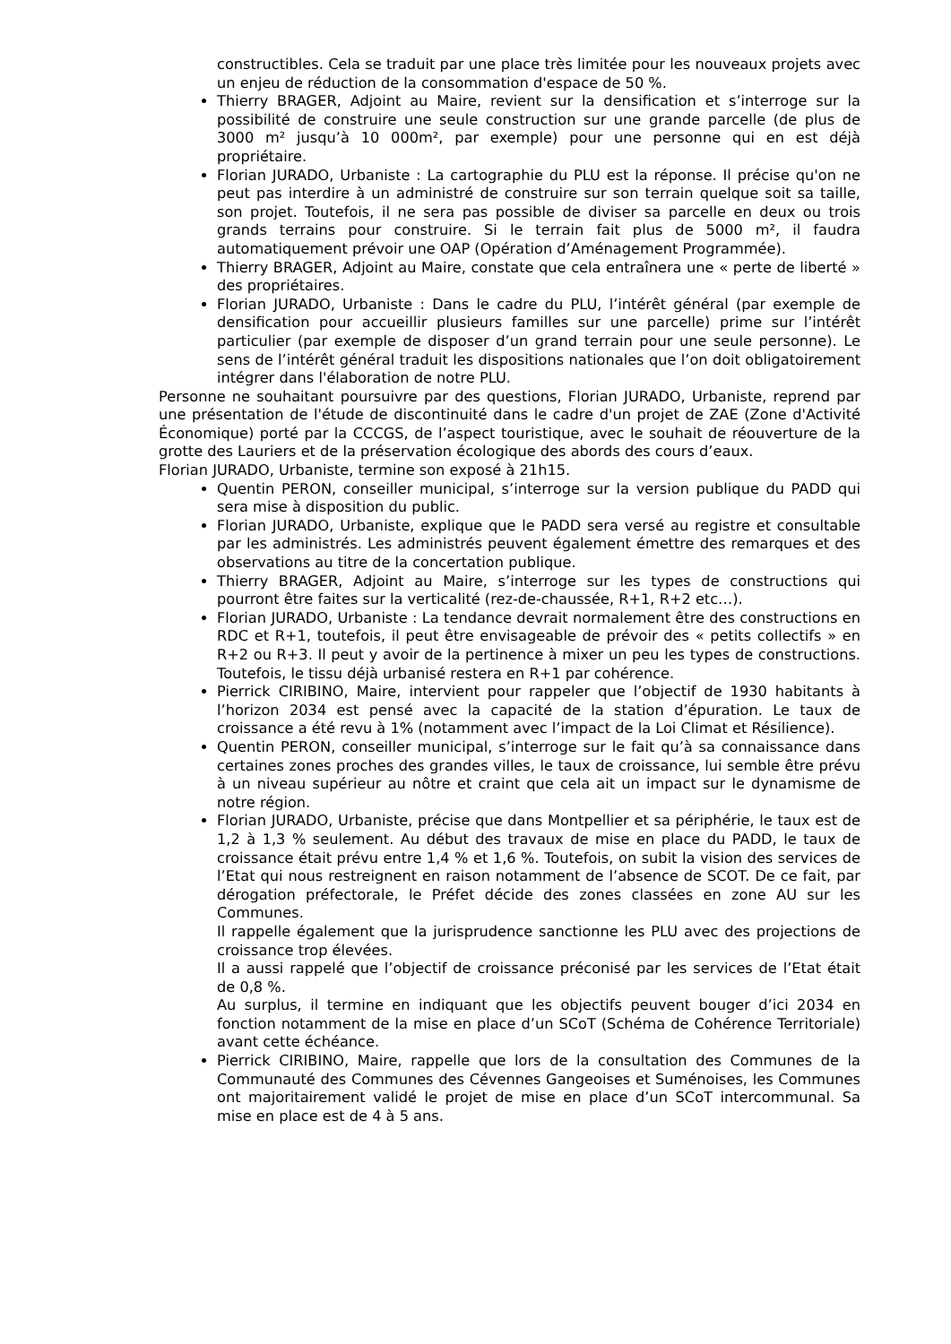constructibles. Cela se traduit par une place très limitée pour les nouveaux projets avec un enjeu de réduction de la consommation d'espace de 50 %.
Thierry BRAGER, Adjoint au Maire, revient sur la densification et s’interroge sur la possibilité de construire une seule construction sur une grande parcelle (de plus de 3000 m² jusqu’à 10 000m², par exemple) pour une personne qui en est déjà propriétaire.
Florian JURADO, Urbaniste : La cartographie du PLU est la réponse. Il précise qu'on ne peut pas interdire à un administré de construire sur son terrain quelque soit sa taille, son projet. Toutefois, il ne sera pas possible de diviser sa parcelle en deux ou trois grands terrains pour construire. Si le terrain fait plus de 5000 m², il faudra automatiquement prévoir une OAP (Opération d’Aménagement Programmée).
Thierry BRAGER, Adjoint au Maire, constate que cela entraînera une « perte de liberté » des propriétaires.
Florian JURADO, Urbaniste : Dans le cadre du PLU, l’intérêt général (par exemple de densification pour accueillir plusieurs familles sur une parcelle) prime sur l’intérêt particulier (par exemple de disposer d’un grand terrain pour une seule personne). Le sens de l’intérêt général traduit les dispositions nationales que l’on doit obligatoirement intégrer dans l'élaboration de notre PLU.
Personne ne souhaitant poursuivre par des questions, Florian JURADO, Urbaniste, reprend par une présentation de l'étude de discontinuité dans le cadre d'un projet de ZAE (Zone d'Activité Économique) porté par la CCCGS, de l’aspect touristique, avec le souhait de réouverture de la grotte des Lauriers et de la préservation écologique des abords des cours d’eaux.
Florian JURADO, Urbaniste, termine son exposé à 21h15.
Quentin PERON, conseiller municipal, s’interroge sur la version publique du PADD qui sera mise à disposition du public.
Florian JURADO, Urbaniste, explique que le PADD sera versé au registre et consultable par les administrés. Les administrés peuvent également émettre des remarques et des observations au titre de la concertation publique.
Thierry BRAGER, Adjoint au Maire, s’interroge sur les types de constructions qui pourront être faites sur la verticalité (rez-de-chaussée, R+1, R+2 etc…).
Florian JURADO, Urbaniste : La tendance devrait normalement être des constructions en RDC et R+1, toutefois, il peut être envisageable de prévoir des « petits collectifs » en R+2 ou R+3. Il peut y avoir de la pertinence à mixer un peu les types de constructions. Toutefois, le tissu déjà urbanisé restera en R+1 par cohérence.
Pierrick CIRIBINO, Maire, intervient pour rappeler que l’objectif de 1930 habitants à l’horizon 2034 est pensé avec la capacité de la station d’épuration. Le taux de croissance a été revu à 1% (notamment avec l’impact de la Loi Climat et Résilience).
Quentin PERON, conseiller municipal, s’interroge sur le fait qu’à sa connaissance dans certaines zones proches des grandes villes, le taux de croissance, lui semble être prévu à un niveau supérieur au nôtre et craint que cela ait un impact sur le dynamisme de notre région.
Florian JURADO, Urbaniste, précise que dans Montpellier et sa périphérie, le taux est de 1,2 à 1,3 % seulement. Au début des travaux de mise en place du PADD, le taux de croissance était prévu entre 1,4 % et 1,6 %. Toutefois, on subit la vision des services de l’Etat qui nous restreignent en raison notamment de l’absence de SCOT. De ce fait, par dérogation préfectorale, le Préfet décide des zones classées en zone AU sur les Communes.
Il rappelle également que la jurisprudence sanctionne les PLU avec des projections de croissance trop élevées.
Il a aussi rappelé que l’objectif de croissance préconisé par les services de l’Etat était de 0,8 %.
Au surplus, il termine en indiquant que les objectifs peuvent bouger d’ici 2034 en fonction notamment de la mise en place d’un SCoT (Schéma de Cohérence Territoriale) avant cette échéance.
Pierrick CIRIBINO, Maire, rappelle que lors de la consultation des Communes de la Communauté des Communes des Cévennes Gangeoises et Suménoises, les Communes ont majoritairement validé le projet de mise en place d’un SCoT intercommunal. Sa mise en place est de 4 à 5 ans.